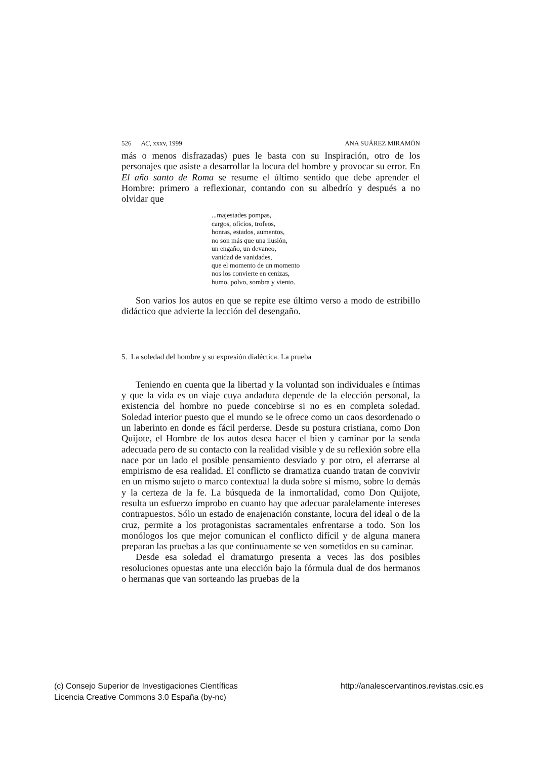526 AC, xxxv, 1999 ANA SUÁREZ MIRAMÓN
más o menos disfrazadas) pues le basta con su Inspiración, otro de los personajes que asiste a desarrollar la locura del hombre y provocar su error. En El año santo de Roma se resume el último sentido que debe aprender el Hombre: primero a reflexionar, contando con su albedrío y después a no olvidar que
...majestades pompas,
cargos, oficios, trofeos,
honras, estados, aumentos,
no son más que una ilusión,
un engaño, un devaneo,
vanidad de vanidades,
que el momento de un momento
nos los convierte en cenizas,
humo, polvo, sombra y viento.
Son varios los autos en que se repite ese último verso a modo de estribillo didáctico que advierte la lección del desengaño.
5. La soledad del hombre y su expresión dialéctica. La prueba
Teniendo en cuenta que la libertad y la voluntad son individuales e íntimas y que la vida es un viaje cuya andadura depende de la elección personal, la existencia del hombre no puede concebirse si no es en completa soledad. Soledad interior puesto que el mundo se le ofrece como un caos desordenado o un laberinto en donde es fácil perderse. Desde su postura cristiana, como Don Quijote, el Hombre de los autos desea hacer el bien y caminar por la senda adecuada pero de su contacto con la realidad visible y de su reflexión sobre ella nace por un lado el posible pensamiento desviado y por otro, el aferrarse al empirismo de esa realidad. El conflicto se dramatiza cuando tratan de convivir en un mismo sujeto o marco contextual la duda sobre sí mismo, sobre lo demás y la certeza de la fe. La búsqueda de la inmortalidad, como Don Quijote, resulta un esfuerzo ímprobo en cuanto hay que adecuar paralelamente intereses contrapuestos. Sólo un estado de enajenación constante, locura del ideal o de la cruz, permite a los protagonistas sacramentales enfrentarse a todo. Son los monólogos los que mejor comunican el conflicto difícil y de alguna manera preparan las pruebas a las que continuamente se ven sometidos en su caminar.
Desde esa soledad el dramaturgo presenta a veces las dos posibles resoluciones opuestas ante una elección bajo la fórmula dual de dos hermanos o hermanas que van sorteando las pruebas de la
(c) Consejo Superior de Investigaciones Científicas
Licencia Creative Commons 3.0 España (by-nc)
http://analescervantinos.revistas.csic.es